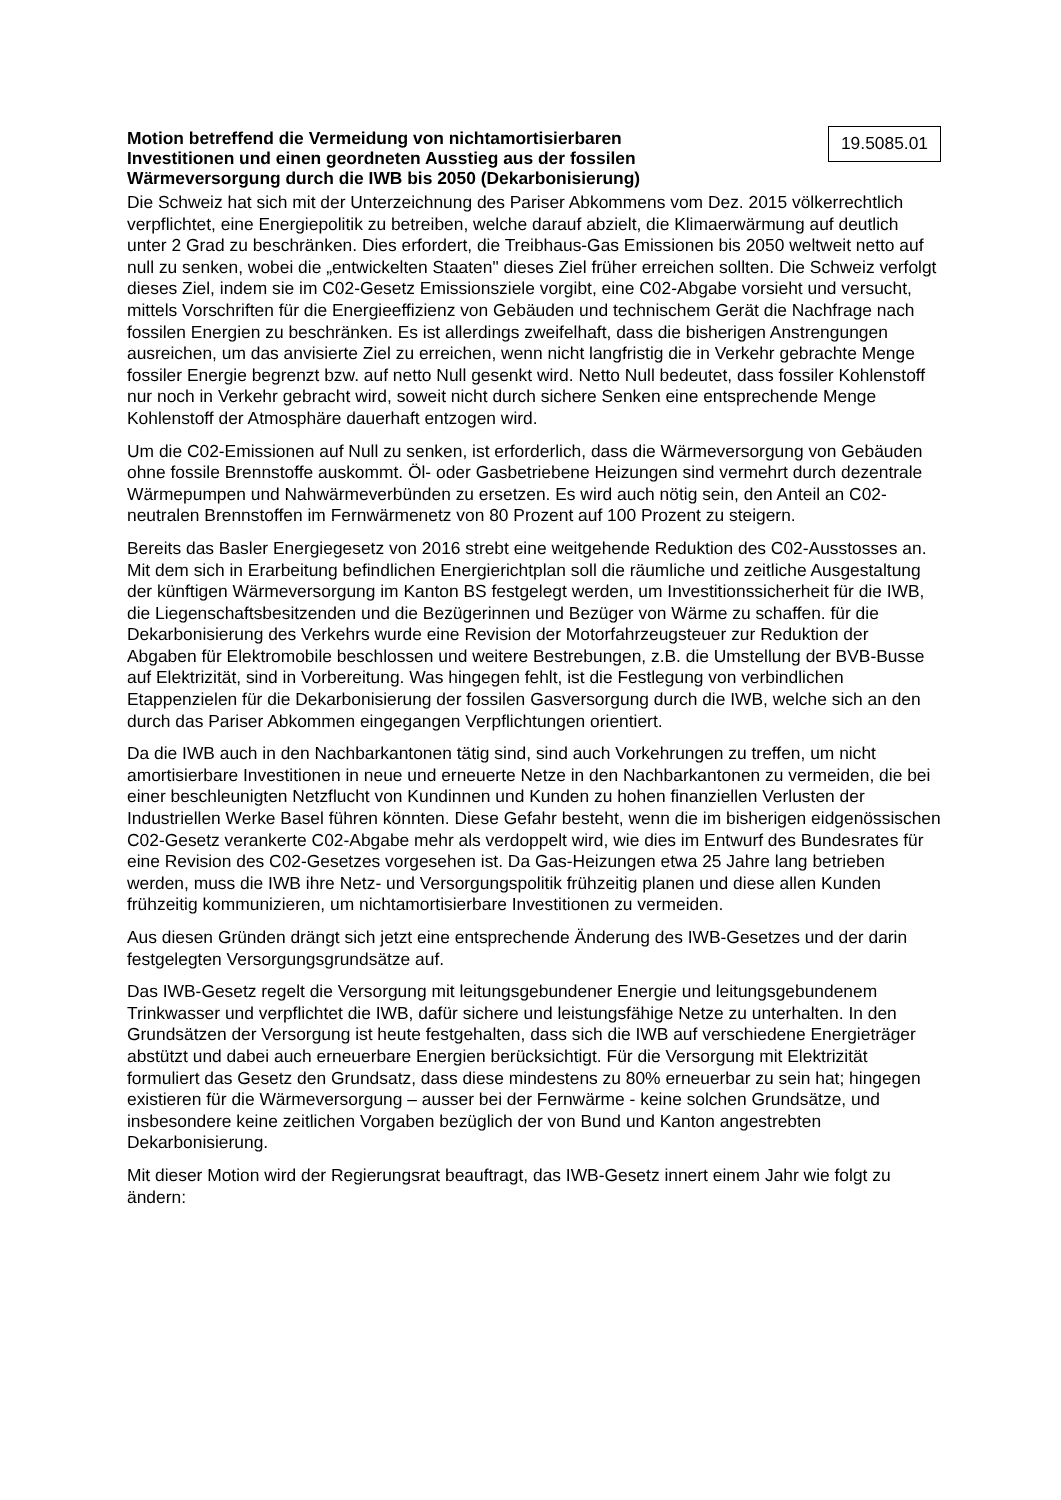Motion betreffend die Vermeidung von nichtamortisierbaren
Investitionen und einen geordneten Ausstieg aus der fossilen
Wärmeversorgung durch die IWB bis 2050 (Dekarbonisierung)
19.5085.01
Die Schweiz hat sich mit der Unterzeichnung des Pariser Abkommens vom Dez. 2015 völkerrechtlich verpflichtet, eine Energiepolitik zu betreiben, welche darauf abzielt, die Klimaerwärmung auf deutlich unter 2 Grad zu beschränken. Dies erfordert, die Treibhaus-Gas Emissionen bis 2050 weltweit netto auf null zu senken, wobei die „entwickelten Staaten" dieses Ziel früher erreichen sollten. Die Schweiz verfolgt dieses Ziel, indem sie im C02-Gesetz Emissionsziele vorgibt, eine C02-Abgabe vorsieht und versucht, mittels Vorschriften für die Energieeffizienz von Gebäuden und technischem Gerät die Nachfrage nach fossilen Energien zu beschränken. Es ist allerdings zweifelhaft, dass die bisherigen Anstrengungen ausreichen, um das anvisierte Ziel zu erreichen, wenn nicht langfristig die in Verkehr gebrachte Menge fossiler Energie begrenzt bzw. auf netto Null gesenkt wird. Netto Null bedeutet, dass fossiler Kohlenstoff nur noch in Verkehr gebracht wird, soweit nicht durch sichere Senken eine entsprechende Menge Kohlenstoff der Atmosphäre dauerhaft entzogen wird.
Um die C02-Emissionen auf Null zu senken, ist erforderlich, dass die Wärmeversorgung von Gebäuden ohne fossile Brennstoffe auskommt. Öl- oder Gasbetriebene Heizungen sind vermehrt durch dezentrale Wärmepumpen und Nahwärmeverbünden zu ersetzen. Es wird auch nötig sein, den Anteil an C02-neutralen Brennstoffen im Fernwärmenetz von 80 Prozent auf 100 Prozent zu steigern.
Bereits das Basler Energiegesetz von 2016 strebt eine weitgehende Reduktion des C02-Ausstosses an. Mit dem sich in Erarbeitung befindlichen Energierichtplan soll die räumliche und zeitliche Ausgestaltung der künftigen Wärmeversorgung im Kanton BS festgelegt werden, um Investitionssicherheit für die IWB, die Liegenschaftsbesitzenden und die Bezügerinnen und Bezüger von Wärme zu schaffen. für die Dekarbonisierung des Verkehrs wurde eine Revision der Motorfahrzeugsteuer zur Reduktion der Abgaben für Elektromobile beschlossen und weitere Bestrebungen, z.B. die Umstellung der BVB-Busse auf Elektrizität, sind in Vorbereitung. Was hingegen fehlt, ist die Festlegung von verbindlichen Etappenzielen für die Dekarbonisierung der fossilen Gasversorgung durch die IWB, welche sich an den durch das Pariser Abkommen eingegangen Verpflichtungen orientiert.
Da die IWB auch in den Nachbarkantonen tätig sind, sind auch Vorkehrungen zu treffen, um nicht amortisierbare Investitionen in neue und erneuerte Netze in den Nachbarkantonen zu vermeiden, die bei einer beschleunigten Netzflucht von Kundinnen und Kunden zu hohen finanziellen Verlusten der Industriellen Werke Basel führen könnten. Diese Gefahr besteht, wenn die im bisherigen eidgenössischen C02-Gesetz verankerte C02-Abgabe mehr als verdoppelt wird, wie dies im Entwurf des Bundesrates für eine Revision des C02-Gesetzes vorgesehen ist. Da Gas-Heizungen etwa 25 Jahre lang betrieben werden, muss die IWB ihre Netz- und Versorgungspolitik frühzeitig planen und diese allen Kunden frühzeitig kommunizieren, um nichtamortisierbare Investitionen zu vermeiden.
Aus diesen Gründen drängt sich jetzt eine entsprechende Änderung des IWB-Gesetzes und der darin festgelegten Versorgungsgrundsätze auf.
Das IWB-Gesetz regelt die Versorgung mit leitungsgebundener Energie und leitungsgebundenem Trinkwasser und verpflichtet die IWB, dafür sichere und leistungsfähige Netze zu unterhalten. In den Grundsätzen der Versorgung ist heute festgehalten, dass sich die IWB auf verschiedene Energieträger abstützt und dabei auch erneuerbare Energien berücksichtigt. Für die Versorgung mit Elektrizität formuliert das Gesetz den Grundsatz, dass diese mindestens zu 80% erneuerbar zu sein hat; hingegen existieren für die Wärmeversorgung – ausser bei der Fernwärme - keine solchen Grundsätze, und insbesondere keine zeitlichen Vorgaben bezüglich der von Bund und Kanton angestrebten Dekarbonisierung.
Mit dieser Motion wird der Regierungsrat beauftragt, das IWB-Gesetz innert einem Jahr wie folgt zu ändern: